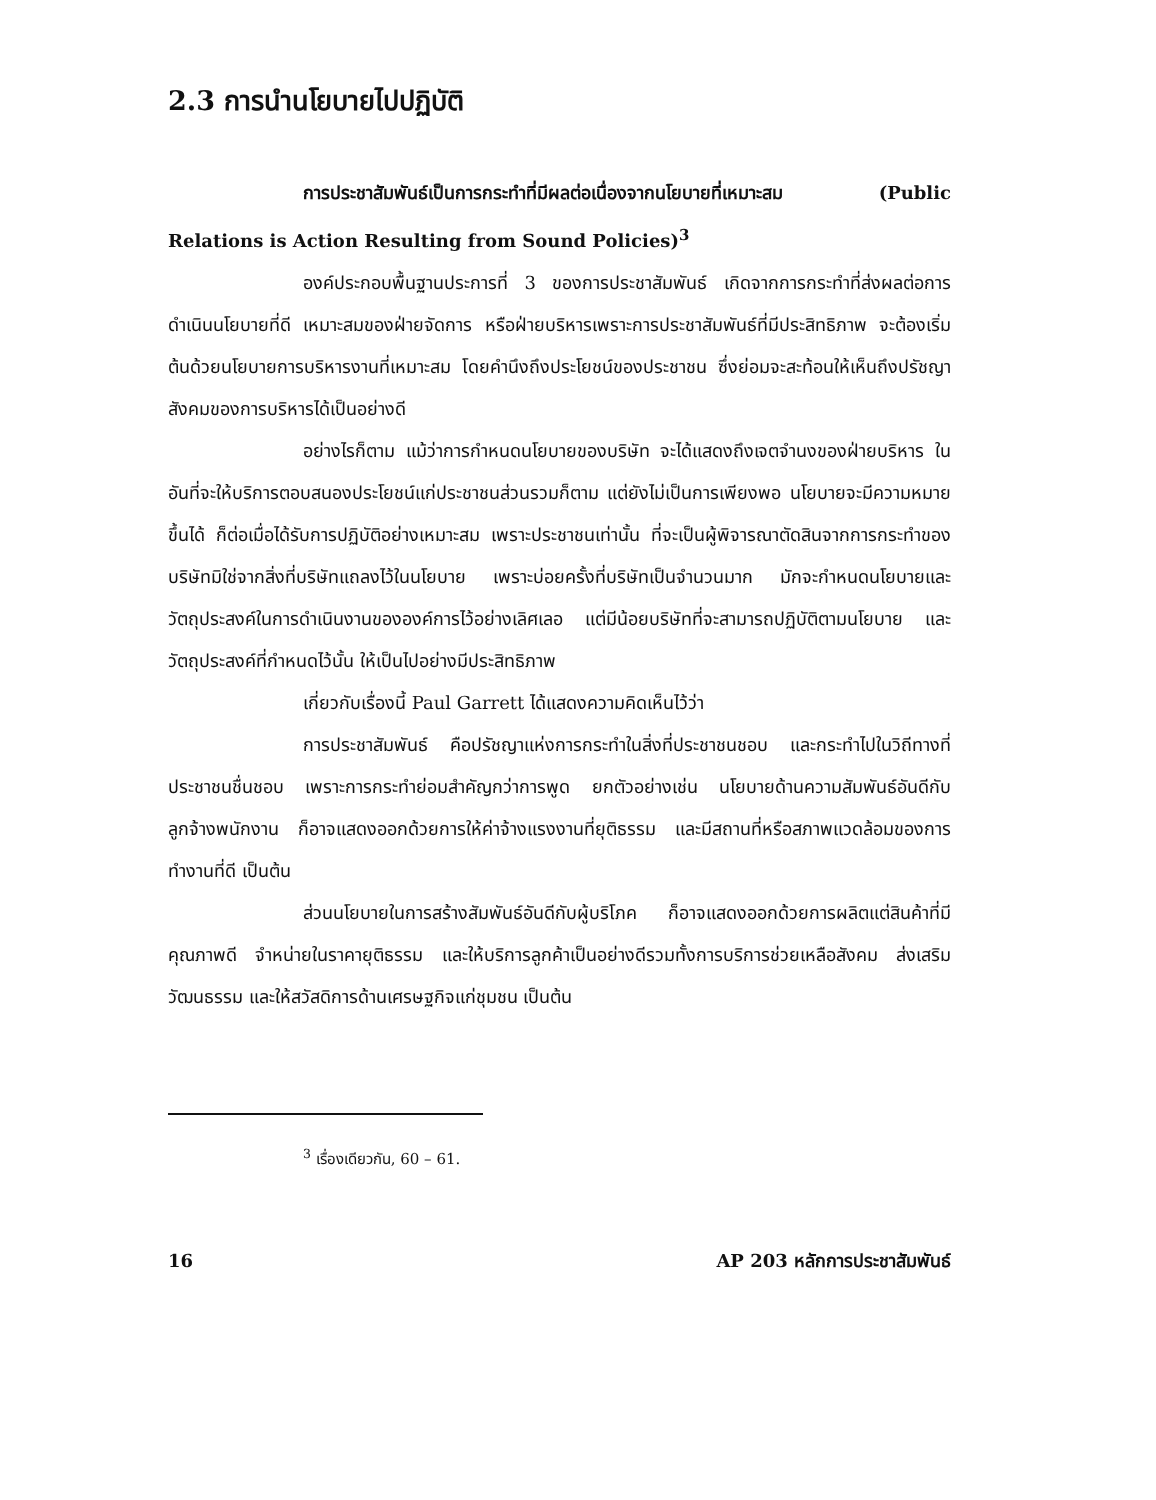2.3 การนำนโยบายไปปฏิบัติ
การประชาสัมพันธ์เป็นการกระทำที่มีผลต่อเนื่องจากนโยบายที่เหมาะสม (Public Relations is Action Resulting from Sound Policies)<sup>3</sup>
องค์ประกอบพื้นฐานประการที่ 3 ของการประชาสัมพันธ์ เกิดจากการกระทำที่ส่งผลต่อการดำเนินนโยบายที่ดี เหมาะสมของฝ่ายจัดการ หรือฝ่ายบริหารเพราะการประชาสัมพันธ์ที่มีประสิทธิภาพ จะต้องเริ่มต้นด้วยนโยบายการบริหารงานที่เหมาะสม โดยคำนึงถึงประโยชน์ของประชาชน ซึ่งย่อมจะสะท้อนให้เห็นถึงปรัชญาสังคมของการบริหารได้เป็นอย่างดี
อย่างไรก็ตาม แม้ว่าการกำหนดนโยบายของบริษัท จะได้แสดงถึงเจตจำนงของฝ่ายบริหาร ในอันที่จะให้บริการตอบสนองประโยชน์แก่ประชาชนส่วนรวมก็ตาม แต่ยังไม่เป็นการเพียงพอ นโยบายจะมีความหมายขึ้นได้ ก็ต่อเมื่อได้รับการปฏิบัติอย่างเหมาะสม เพราะประชาชนเท่านั้น ที่จะเป็นผู้พิจารณาตัดสินจากการกระทำของบริษัทมิใช่จากสิ่งที่บริษัทแถลงไว้ในนโยบาย เพราะบ่อยครั้งที่บริษัทเป็นจำนวนมาก มักจะกำหนดนโยบายและวัตถุประสงค์ในการดำเนินงานขององค์การไว้อย่างเลิศเลอ แต่มีน้อยบริษัทที่จะสามารถปฏิบัติตามนโยบาย และวัตถุประสงค์ที่กำหนดไว้นั้น ให้เป็นไปอย่างมีประสิทธิภาพ
เกี่ยวกับเรื่องนี้ Paul Garrett ได้แสดงความคิดเห็นไว้ว่า
การประชาสัมพันธ์ คือปรัชญาแห่งการกระทำในสิ่งที่ประชาชนชอบ และกระทำไปในวิถีทางที่ประชาชนชื่นชอบ เพราะการกระทำย่อมสำคัญกว่าการพูด ยกตัวอย่างเช่น นโยบายด้านความสัมพันธ์อันดีกับลูกจ้างพนักงาน ก็อาจแสดงออกด้วยการให้ค่าจ้างแรงงานที่ยุติธรรม และมีสถานที่หรือสภาพแวดล้อมของการทำงานที่ดี เป็นต้น
ส่วนนโยบายในการสร้างสัมพันธ์อันดีกับผู้บริโภค ก็อาจแสดงออกด้วยการผลิตแต่สินค้าที่มีคุณภาพดี จำหน่ายในราคายุติธรรม และให้บริการลูกค้าเป็นอย่างดีรวมทั้งการบริการช่วยเหลือสังคม ส่งเสริมวัฒนธรรม และให้สวัสดิการด้านเศรษฐกิจแก่ชุมชน เป็นต้น
<sup>3</sup> เรื่องเดียวกัน, 60 – 61.
16 AP 203 หลักการประชาสัมพันธ์